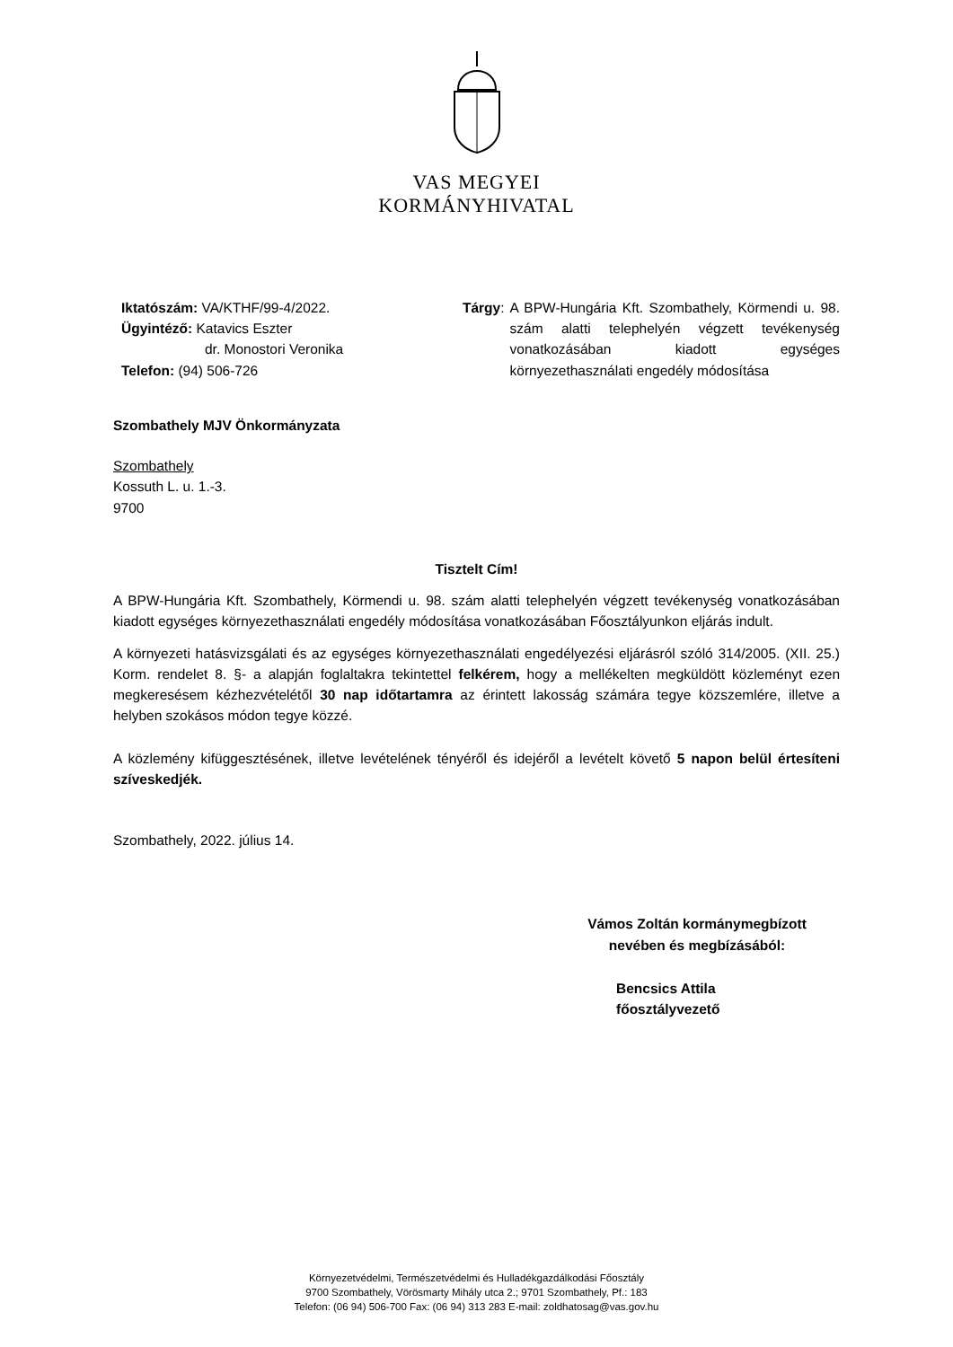VAS MEGYEI
KORMÁNYHIVATAL
Iktatószám: VA/KTHF/99-4/2022.
Ügyintéző: Katavics Eszter
dr. Monostori Veronika
Telefon: (94) 506-726
Tárgy: A BPW-Hungária Kft. Szombathely, Körmendi u. 98. szám alatti telephelyén végzett tevékenység vonatkozásában kiadott egységes környezethasználati engedély módosítása
Szombathely MJV Önkormányzata
Szombathely
Kossuth L. u. 1.-3.
9700
Tisztelt Cím!
A BPW-Hungária Kft. Szombathely, Körmendi u. 98. szám alatti telephelyén végzett tevékenység vonatkozásában kiadott egységes környezethasználati engedély módosítása vonatkozásában Főosztályunkon eljárás indult.
A környezeti hatásvizsgálati és az egységes környezethasználati engedélyezési eljárásról szóló 314/2005. (XII. 25.) Korm. rendelet 8. §- a alapján foglaltakra tekintettel felkérem, hogy a mellékelten megküldött közleményt ezen megkeresésem kézhezvételétől 30 nap időtartamra az érintett lakosság számára tegye közszemlére, illetve a helyben szokásos módon tegye közzé.
A közlemény kifüggesztésének, illetve levételének tényéről és idejéről a levételt követő 5 napon belül értesíteni szíveskedjék.
Szombathely, 2022. július 14.
Vámos Zoltán kormánymegbízott
nevében és megbízásából:
Bencsics Attila
főosztályvezető
Környezetvédelmi, Természetvédelmi és Hulladékgazdálkodási Főosztály
9700 Szombathely, Vörösmarty Mihály utca 2.; 9701 Szombathely, Pf.: 183
Telefon: (06 94) 506-700 Fax: (06 94) 313 283 E-mail: zoldhatosag@vas.gov.hu